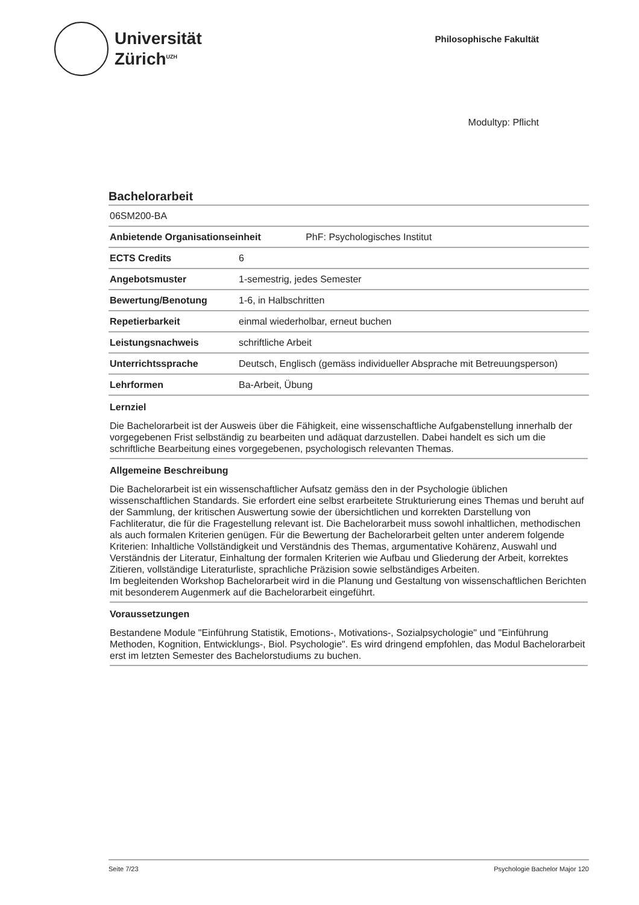Universität
Zürich<sup>UZH</sup>
Philosophische Fakultät
Modultyp: Pflicht
Bachelorarbeit
| 06SM200-BA | |
| Anbietende Organisationseinheit PhF: Psychologisches Institut | |
| ECTS Credits | 6 |
| Angebotsmuster | 1-semestrig, jedes Semester |
| Bewertung/Benotung | 1-6, in Halbschritten |
| Repetierbarkeit | einmal wiederholbar, erneut buchen |
| Leistungsnachweis | schriftliche Arbeit |
| Unterrichtssprache | Deutsch, Englisch (gemäss individueller Absprache mit Betreuungsperson) |
| Lehrformen | Ba-Arbeit, Übung |
Lernziel
Die Bachelorarbeit ist der Ausweis über die Fähigkeit, eine wissenschaftliche Aufgabenstellung innerhalb der vorgegebenen Frist selbständig zu bearbeiten und adäquat darzustellen. Dabei handelt es sich um die schriftliche Bearbeitung eines vorgegebenen, psychologisch relevanten Themas.
Allgemeine Beschreibung
Die Bachelorarbeit ist ein wissenschaftlicher Aufsatz gemäss den in der Psychologie üblichen wissenschaftlichen Standards. Sie erfordert eine selbst erarbeitete Strukturierung eines Themas und beruht auf der Sammlung, der kritischen Auswertung sowie der übersichtlichen und korrekten Darstellung von Fachliteratur, die für die Fragestellung relevant ist. Die Bachelorarbeit muss sowohl inhaltlichen, methodischen als auch formalen Kriterien genügen. Für die Bewertung der Bachelorarbeit gelten unter anderem folgende Kriterien: Inhaltliche Vollständigkeit und Verständnis des Themas, argumentative Kohärenz, Auswahl und Verständnis der Literatur, Einhaltung der formalen Kriterien wie Aufbau und Gliederung der Arbeit, korrektes Zitieren, vollständige Literaturliste, sprachliche Präzision sowie selbständiges Arbeiten.
Im begleitenden Workshop Bachelorarbeit wird in die Planung und Gestaltung von wissenschaftlichen Berichten mit besonderem Augenmerk auf die Bachelorarbeit eingeführt.
Voraussetzungen
Bestandene Module "Einführung Statistik, Emotions-, Motivations-, Sozialpsychologie" und "Einführung Methoden, Kognition, Entwicklungs-, Biol. Psychologie". Es wird dringend empfohlen, das Modul Bachelorarbeit erst im letzten Semester des Bachelorstudiums zu buchen.
Seite 7/23 Psychologie Bachelor Major 120